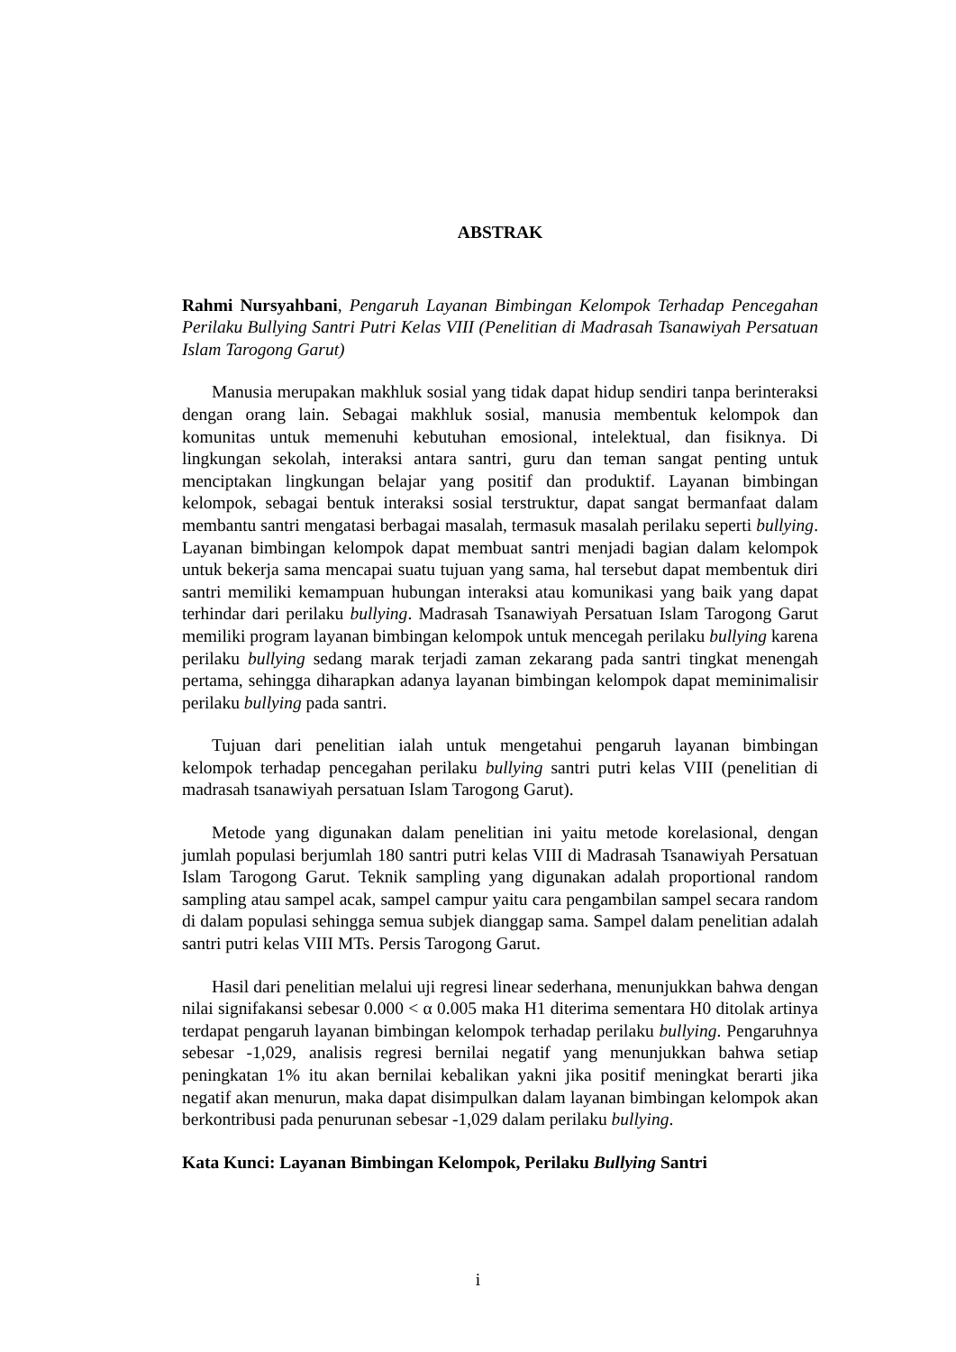ABSTRAK
Rahmi Nursyahbani, Pengaruh Layanan Bimbingan Kelompok Terhadap Pencegahan Perilaku Bullying Santri Putri Kelas VIII (Penelitian di Madrasah Tsanawiyah Persatuan Islam Tarogong Garut)
Manusia merupakan makhluk sosial yang tidak dapat hidup sendiri tanpa berinteraksi dengan orang lain. Sebagai makhluk sosial, manusia membentuk kelompok dan komunitas untuk memenuhi kebutuhan emosional, intelektual, dan fisiknya. Di lingkungan sekolah, interaksi antara santri, guru dan teman sangat penting untuk menciptakan lingkungan belajar yang positif dan produktif. Layanan bimbingan kelompok, sebagai bentuk interaksi sosial terstruktur, dapat sangat bermanfaat dalam membantu santri mengatasi berbagai masalah, termasuk masalah perilaku seperti bullying. Layanan bimbingan kelompok dapat membuat santri menjadi bagian dalam kelompok untuk bekerja sama mencapai suatu tujuan yang sama, hal tersebut dapat membentuk diri santri memiliki kemampuan hubungan interaksi atau komunikasi yang baik yang dapat terhindar dari perilaku bullying. Madrasah Tsanawiyah Persatuan Islam Tarogong Garut memiliki program layanan bimbingan kelompok untuk mencegah perilaku bullying karena perilaku bullying sedang marak terjadi zaman zekarang pada santri tingkat menengah pertama, sehingga diharapkan adanya layanan bimbingan kelompok dapat meminimalisir perilaku bullying pada santri.
Tujuan dari penelitian ialah untuk mengetahui pengaruh layanan bimbingan kelompok terhadap pencegahan perilaku bullying santri putri kelas VIII (penelitian di madrasah tsanawiyah persatuan Islam Tarogong Garut).
Metode yang digunakan dalam penelitian ini yaitu metode korelasional, dengan jumlah populasi berjumlah 180 santri putri kelas VIII di Madrasah Tsanawiyah Persatuan Islam Tarogong Garut. Teknik sampling yang digunakan adalah proportional random sampling atau sampel acak, sampel campur yaitu cara pengambilan sampel secara random di dalam populasi sehingga semua subjek dianggap sama. Sampel dalam penelitian adalah santri putri kelas VIII MTs. Persis Tarogong Garut.
Hasil dari penelitian melalui uji regresi linear sederhana, menunjukkan bahwa dengan nilai signifakansi sebesar 0.000 < α 0.005 maka H1 diterima sementara H0 ditolak artinya terdapat pengaruh layanan bimbingan kelompok terhadap perilaku bullying. Pengaruhnya sebesar -1,029, analisis regresi bernilai negatif yang menunjukkan bahwa setiap peningkatan 1% itu akan bernilai kebalikan yakni jika positif meningkat berarti jika negatif akan menurun, maka dapat disimpulkan dalam layanan bimbingan kelompok akan berkontribusi pada penurunan sebesar -1,029 dalam perilaku bullying.
Kata Kunci: Layanan Bimbingan Kelompok, Perilaku Bullying Santri
i